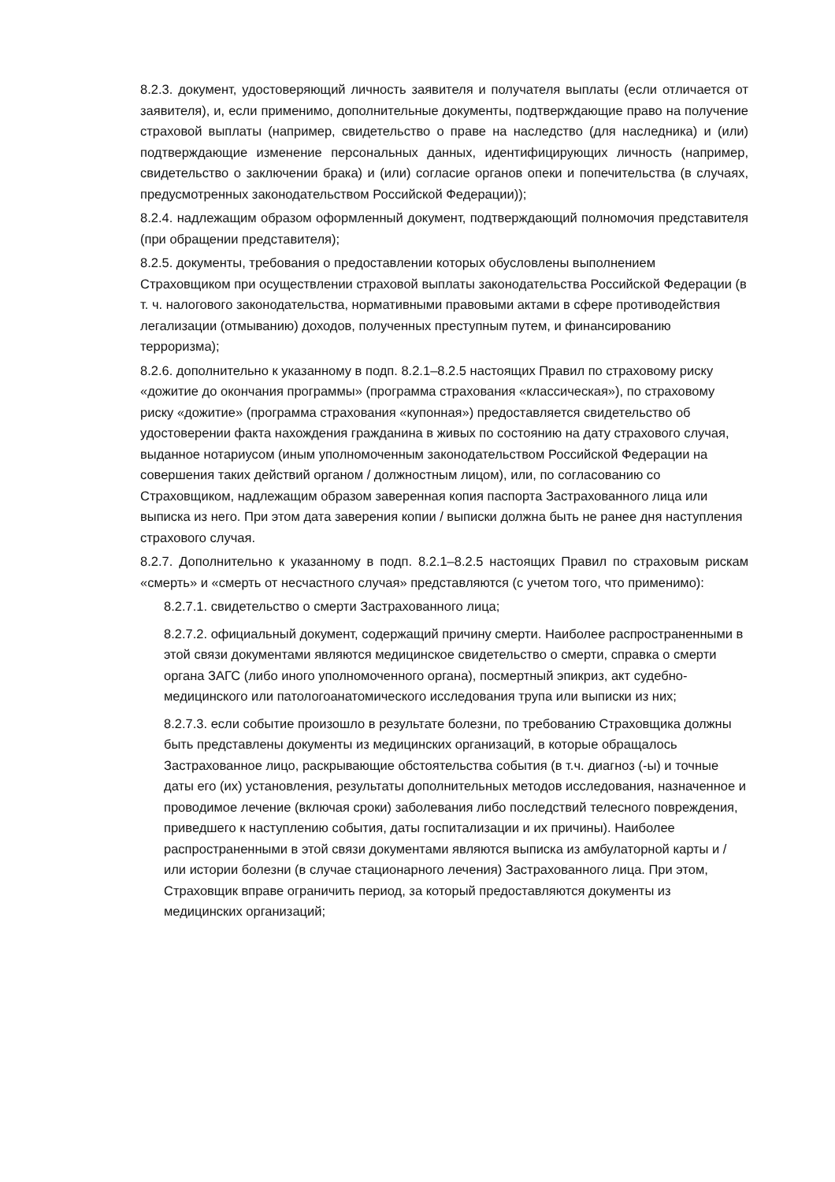8.2.3. документ, удостоверяющий личность заявителя и получателя выплаты (если отличается от заявителя), и, если применимо, дополнительные документы, подтверждающие право на получение страховой выплаты (например, свидетельство о праве на наследство (для наследника) и (или) подтверждающие изменение персональных данных, идентифицирующих личность (например, свидетельство о заключении брака) и (или) согласие органов опеки и попечительства (в случаях, предусмотренных законодательством Российской Федерации));
8.2.4. надлежащим образом оформленный документ, подтверждающий полномочия представителя (при обращении представителя);
8.2.5. документы, требования о предоставлении которых обусловлены выполнением Страховщиком при осуществлении страховой выплаты законодательства Российской Федерации (в т. ч. налогового законодательства, нормативными правовыми актами в сфере противодействия легализации (отмыванию) доходов, полученных преступным путем, и финансированию терроризма);
8.2.6. дополнительно к указанному в подп. 8.2.1–8.2.5 настоящих Правил по страховому риску «дожитие до окончания программы» (программа страхования «классическая»), по страховому риску «дожитие» (программа страхования «купонная») предоставляется свидетельство об удостоверении факта нахождения гражданина в живых по состоянию на дату страхового случая, выданное нотариусом (иным уполномоченным законодательством Российской Федерации на совершения таких действий органом / должностным лицом), или, по согласованию со Страховщиком, надлежащим образом заверенная копия паспорта Застрахованного лица или выписка из него. При этом дата заверения копии / выписки должна быть не ранее дня наступления страхового случая.
8.2.7. Дополнительно к указанному в подп. 8.2.1–8.2.5 настоящих Правил по страховым рискам «смерть» и «смерть от несчастного случая» представляются (с учетом того, что применимо):
8.2.7.1. свидетельство о смерти Застрахованного лица;
8.2.7.2. официальный документ, содержащий причину смерти. Наиболее распространенными в этой связи документами являются медицинское свидетельство о смерти, справка о смерти органа ЗАГС (либо иного уполномоченного органа), посмертный эпикриз, акт судебно-медицинского или патологоанатомического исследования трупа или выписки из них;
8.2.7.3. если событие произошло в результате болезни, по требованию Страховщика должны быть представлены документы из медицинских организаций, в которые обращалось Застрахованное лицо, раскрывающие обстоятельства события (в т.ч. диагноз (-ы) и точные даты его (их) установления, результаты дополнительных методов исследования, назначенное и проводимое лечение (включая сроки) заболевания либо последствий телесного повреждения, приведшего к наступлению события, даты госпитализации и их причины). Наиболее распространенными в этой связи документами являются выписка из амбулаторной карты и / или истории болезни (в случае стационарного лечения) Застрахованного лица. При этом, Страховщик вправе ограничить период, за который предоставляются документы из медицинских организаций;